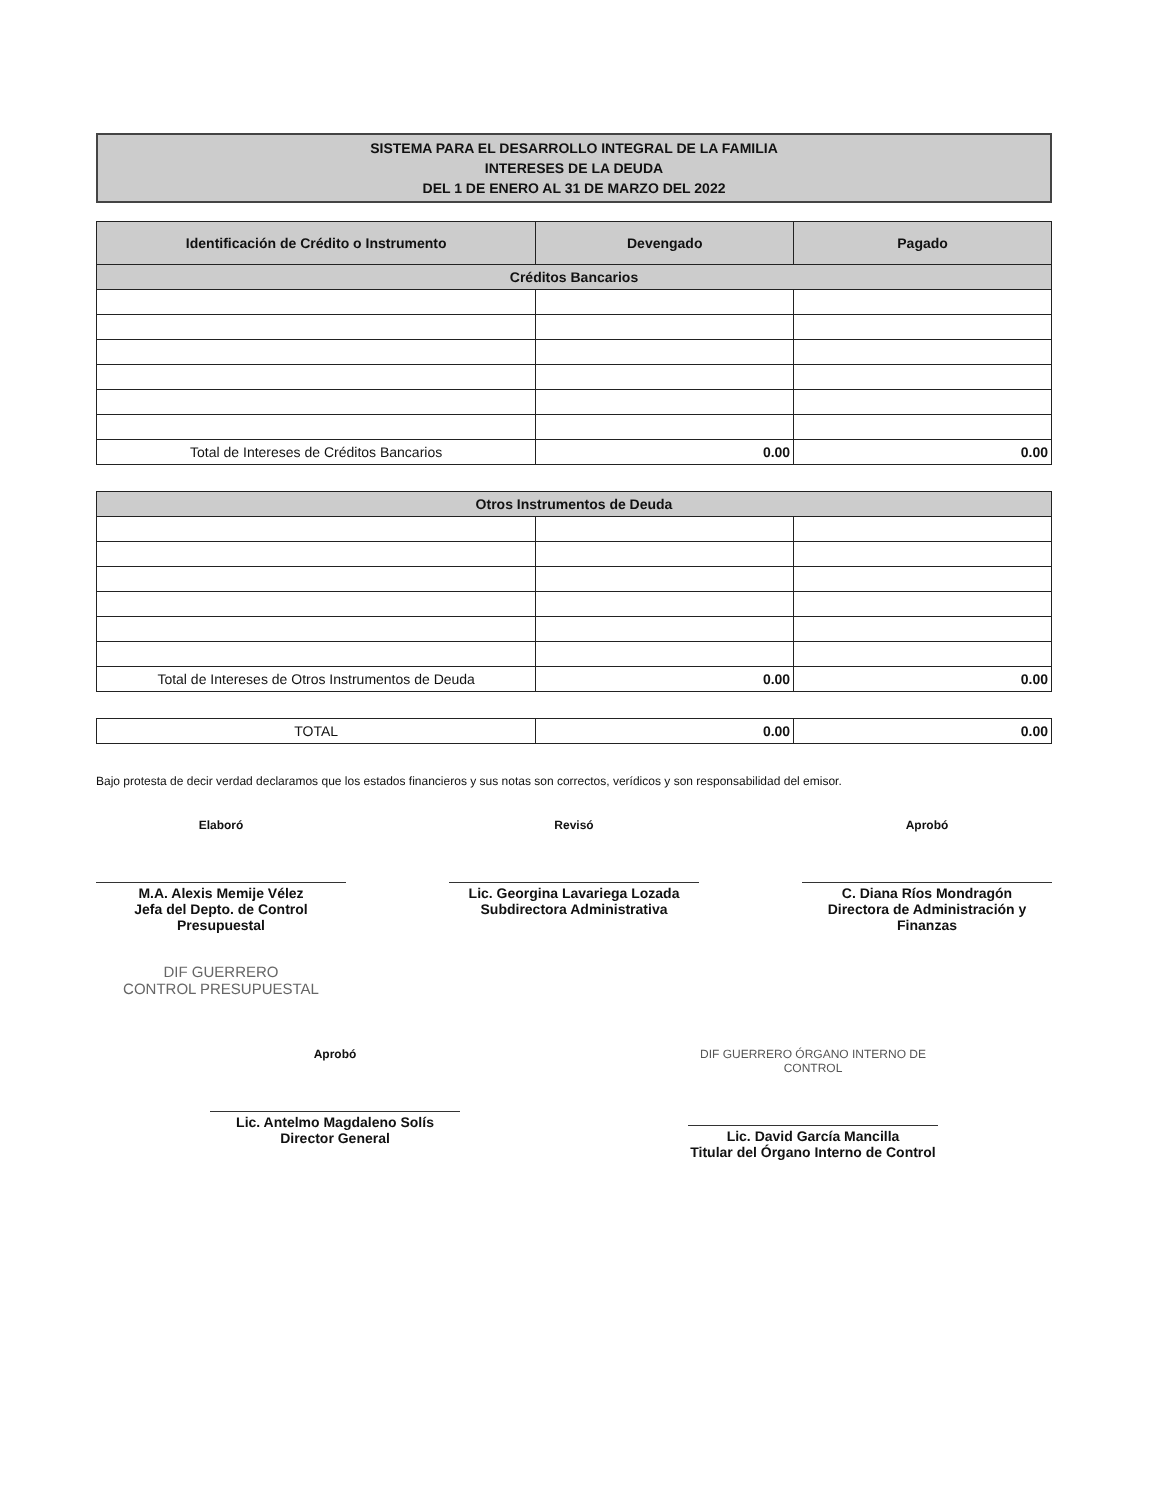SISTEMA PARA EL DESARROLLO INTEGRAL DE LA FAMILIA
INTERESES DE LA DEUDA
DEL 1 DE ENERO AL 31 DE MARZO DEL 2022
| Identificación de Crédito o Instrumento | Devengado | Pagado |
| --- | --- | --- |
| Créditos Bancarios | | |
| Total de Intereses de Créditos Bancarios | 0.00 | 0.00 |
| Otros Instrumentos de Deuda | | |
| Total de Intereses de Otros Instrumentos de Deuda | 0.00 | 0.00 |
| TOTAL | 0.00 | 0.00 |
Bajo protesta de decir verdad declaramos que los estados financieros y sus notas son correctos, verídicos y son responsabilidad del emisor.
Elaboró
M.A. Alexis Memije Vélez
Jefa del Depto. de Control Presupuestal
DIF GUERRERO
CONTROL PRESUPUESTAL
Revisó
Lic. Georgina Lavariega Lozada
Subdirectora Administrativa
Aprobó
C. Diana Ríos Mondragón
Directora de Administración y Finanzas
Aprobó
Lic. Antelmo Magdaleno Solís
Director General
DIF GUERRERO ÓRGANO INTERNO DE CONTROL
Lic. David García Mancilla
Titular del Órgano Interno de Control